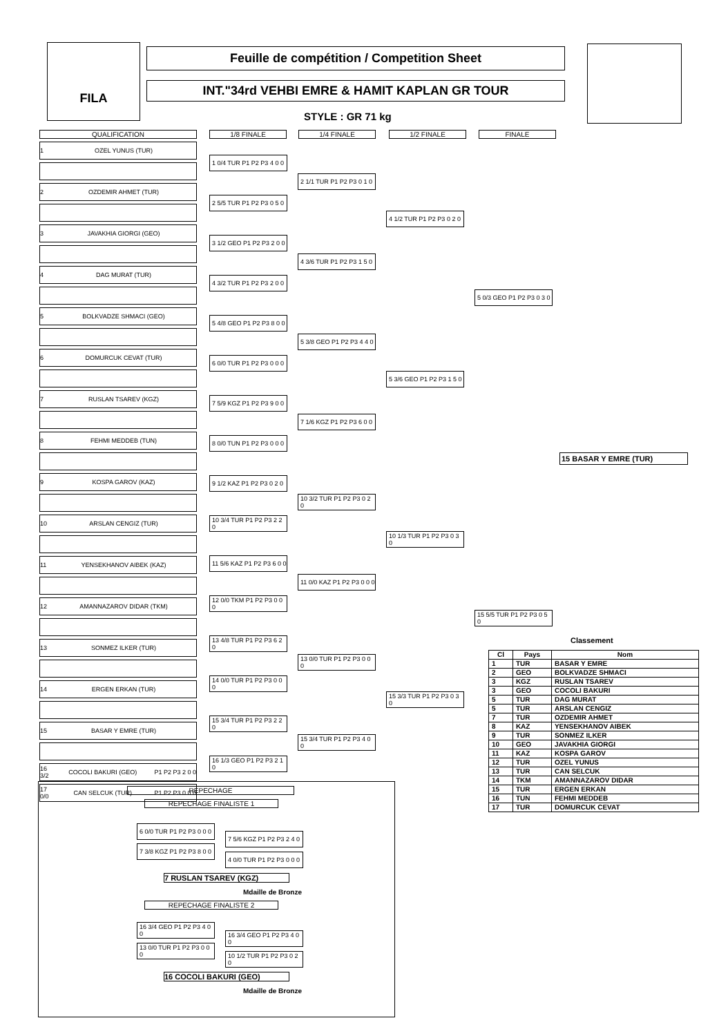FILA Feuille de compétition / Competition Sheet
INT."34rd VEHBI EMRE & HAMIT KAPLAN GR TOUR
STYLE : GR 71 kg
QUALIFICATION
1 OZEL YUNUS (TUR)
2 OZDEMIR AHMET (TUR)
3 JAVAKHIA GIORGI (GEO)
4 DAG MURAT (TUR)
5 BOLKVADZE SHMACI (GEO)
6 DOMURCUK CEVAT (TUR)
7 RUSLAN TSAREV (KGZ)
8 FEHMI MEDDEB (TUN)
9 KOSPA GAROV (KAZ)
10 ARSLAN CENGIZ (TUR)
11 YENSEKHANOV AIBEK (KAZ)
12 AMANNAZAROV DIDAR (TKM)
13 SONMEZ ILKER (TUR)
14 ERGEN ERKAN (TUR)
15 BASAR Y EMRE (TUR)
16 3/2 COCOLI BAKURI (GEO) P1 P2 P3 2 0 0
17 0/0 CAN SELCUK (TUR) P1 P2 P3 0 0 0
1/8 FINALE 1/4 FINALE 1/2 FINALE FINALE
1 0/4 TUR P1 P2 P3 4 0 0
2 5/5 TUR P1 P2 P3 0 5 0
3 1/2 GEO P1 P2 P3 2 0 0
4 3/2 TUR P1 P2 P3 2 0 0
5 4/8 GEO P1 P2 P3 8 0 0
6 0/0 TUR P1 P2 P3 0 0 0
7 5/9 KGZ P1 P2 P3 9 0 0
8 0/0 TUN P1 P2 P3 0 0 0
9 1/2 KAZ P1 P2 P3 0 2 0
10 3/4 TUR P1 P2 P3 2 2 0
11 5/6 KAZ P1 P2 P3 6 0 0
12 0/0 TKM P1 P2 P3 0 0 0
13 4/8 TUR P1 P2 P3 6 2 0
14 0/0 TUR P1 P2 P3 0 0 0
15 3/4 TUR P1 P2 P3 2 2 0
16 1/3 GEO P1 P2 P3 2 1 0
2 1/1 TUR P1 P2 P3 0 1 0
4 3/6 TUR P1 P2 P3 1 5 0
5 3/8 GEO P1 P2 P3 4 4 0
7 1/6 KGZ P1 P2 P3 6 0 0
10 3/2 TUR P1 P2 P3 0 2 0
11 0/0 KAZ P1 P2 P3 0 0 0
13 0/0 TUR P1 P2 P3 0 0 0
15 3/4 TUR P1 P2 P3 4 0 0
4 1/2 TUR P1 P2 P3 0 2 0
5 3/6 GEO P1 P2 P3 1 5 0
10 1/3 TUR P1 P2 P3 0 3 0
15 3/3 TUR P1 P2 P3 0 3 0
5 0/3 GEO P1 P2 P3 0 3 0
15 5/5 TUR P1 P2 P3 0 5 0
15 BASAR Y EMRE (TUR)
Classement
| Cl | Pays | Nom |
| --- | --- | --- |
| 1 | TUR | BASAR Y EMRE |
| 2 | GEO | BOLKVADZE SHMACI |
| 3 | KGZ | RUSLAN TSAREV |
| 3 | GEO | COCOLI BAKURI |
| 5 | TUR | DAG MURAT |
| 5 | TUR | ARSLAN CENGIZ |
| 7 | TUR | OZDEMIR AHMET |
| 8 | KAZ | YENSEKHANOV AIBEK |
| 9 | TUR | SONMEZ ILKER |
| 10 | GEO | JAVAKHIA GIORGI |
| 11 | KAZ | KOSPA GAROV |
| 12 | TUR | OZEL YUNUS |
| 13 | TUR | CAN SELCUK |
| 14 | TKM | AMANNAZAROV DIDAR |
| 15 | TUR | ERGEN ERKAN |
| 16 | TUN | FEHMI MEDDEB |
| 17 | TUR | DOMURCUK CEVAT |
REPECHAGE
REPECHAGE FINALISTE 1
6 0/0 TUR P1 P2 P3 0 0 0
7 3/8 KGZ P1 P2 P3 8 0 0
7 5/6 KGZ P1 P2 P3 2 4 0
4 0/0 TUR P1 P2 P3 0 0 0
7 RUSLAN TSAREV (KGZ)
Mdaille de Bronze
REPECHAGE FINALISTE 2
16 3/4 GEO P1 P2 P3 4 0 0
13 0/0 TUR P1 P2 P3 0 0 0
16 3/4 GEO P1 P2 P3 4 0 0
10 1/2 TUR P1 P2 P3 0 2 0
16 COCOLI BAKURI (GEO)
Mdaille de Bronze